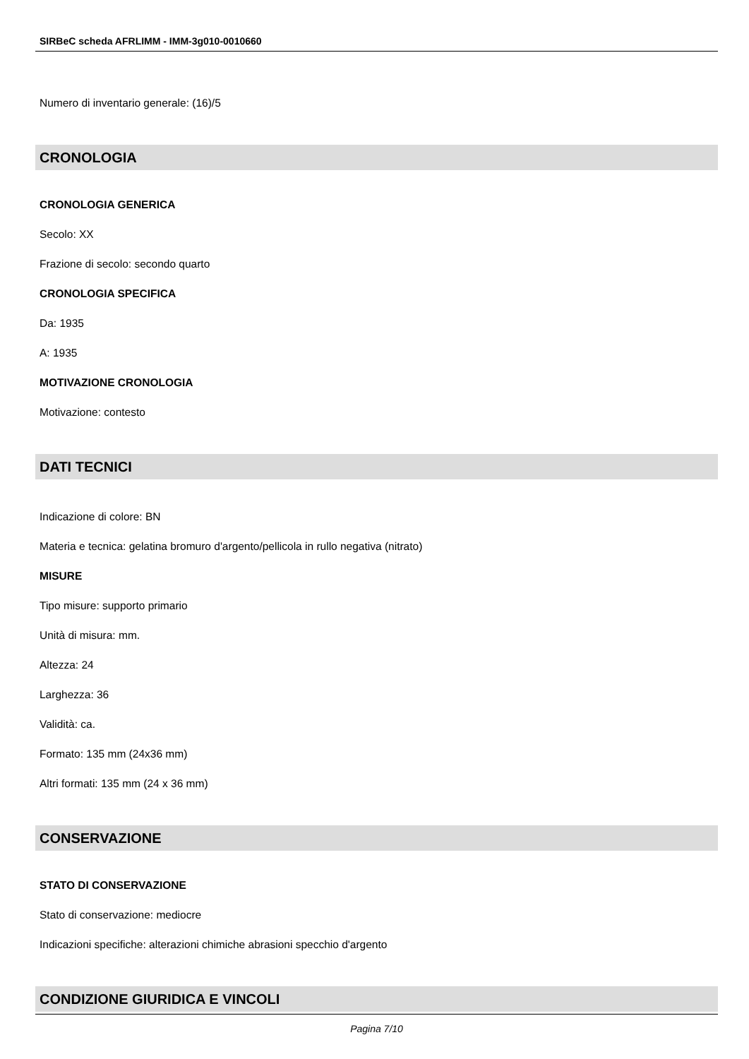SIRBeC scheda AFRLIMM - IMM-3g010-0010660
Numero di inventario generale: (16)/5
CRONOLOGIA
CRONOLOGIA GENERICA
Secolo: XX
Frazione di secolo: secondo quarto
CRONOLOGIA SPECIFICA
Da: 1935
A: 1935
MOTIVAZIONE CRONOLOGIA
Motivazione: contesto
DATI TECNICI
Indicazione di colore: BN
Materia e tecnica: gelatina bromuro d'argento/pellicola in rullo negativa (nitrato)
MISURE
Tipo misure: supporto primario
Unità di misura: mm.
Altezza: 24
Larghezza: 36
Validità: ca.
Formato: 135 mm (24x36 mm)
Altri formati: 135 mm (24 x 36 mm)
CONSERVAZIONE
STATO DI CONSERVAZIONE
Stato di conservazione: mediocre
Indicazioni specifiche: alterazioni chimiche abrasioni specchio d'argento
CONDIZIONE GIURIDICA E VINCOLI
Pagina 7/10